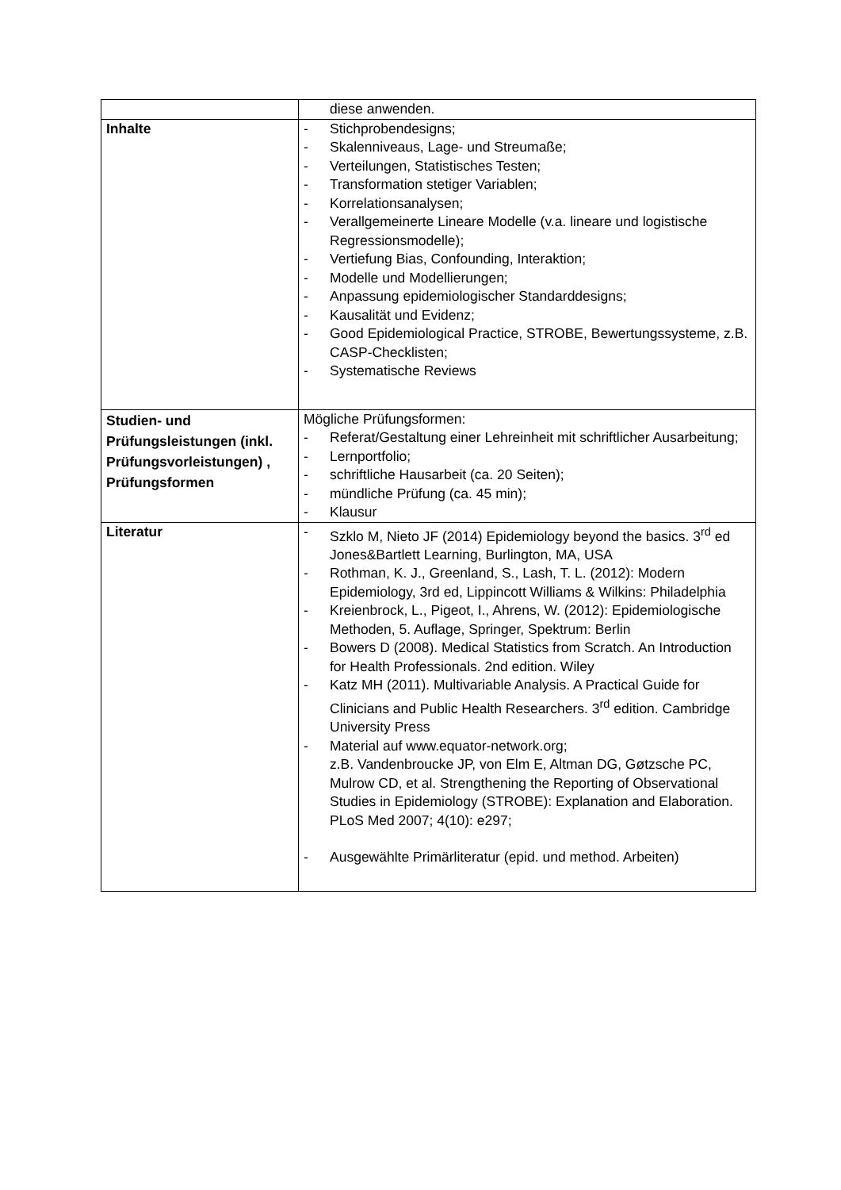| | diese anwenden. |
| Inhalte | - Stichprobendesigns; - Skalenniveaus, Lage- und Streumaße; - Verteilungen, Statistisches Testen; - Transformation stetiger Variablen; - Korrelationsanalysen; - Verallgemeinerte Lineare Modelle (v.a. lineare und logistische Regressionsmodelle); - Vertiefung Bias, Confounding, Interaktion; - Modelle und Modellierungen; - Anpassung epidemiologischer Standarddesigns; - Kausalität und Evidenz; - Good Epidemiological Practice, STROBE, Bewertungssysteme, z.B. CASP-Checklisten; - Systematische Reviews |
| Studien- und Prüfungsleistungen (inkl. Prüfungsvorleistungen) , Prüfungsformen | Mögliche Prüfungsformen: - Referat/Gestaltung einer Lehreinheit mit schriftlicher Ausarbeitung; - Lernportfolio; - schriftliche Hausarbeit (ca. 20 Seiten); - mündliche Prüfung (ca. 45 min); - Klausur |
| Literatur | - Szklo M, Nieto JF (2014) Epidemiology beyond the basics. 3<sup>rd</sup> ed Jones&Bartlett Learning, Burlington, MA, USA - Rothman, K. J., Greenland, S., Lash, T. L. (2012): Modern Epidemiology, 3rd ed, Lippincott Williams & Wilkins: Philadelphia - Kreienbrock, L., Pigeot, I., Ahrens, W. (2012): Epidemiologische Methoden, 5. Auflage, Springer, Spektrum: Berlin - Bowers D (2008). Medical Statistics from Scratch. An Introduction for Health Professionals. 2nd edition. Wiley - Katz MH (2011). Multivariable Analysis. A Practical Guide for Clinicians and Public Health Researchers. 3<sup>rd</sup> edition. Cambridge University Press - Material auf www.equator-network.org; z.B. Vandenbroucke JP, von Elm E, Altman DG, Gøtzsche PC, Mulrow CD, et al. Strengthening the Reporting of Observational Studies in Epidemiology (STROBE): Explanation and Elaboration. PLoS Med 2007; 4(10): e297; - Ausgewählte Primärliteratur (epid. und method. Arbeiten) |